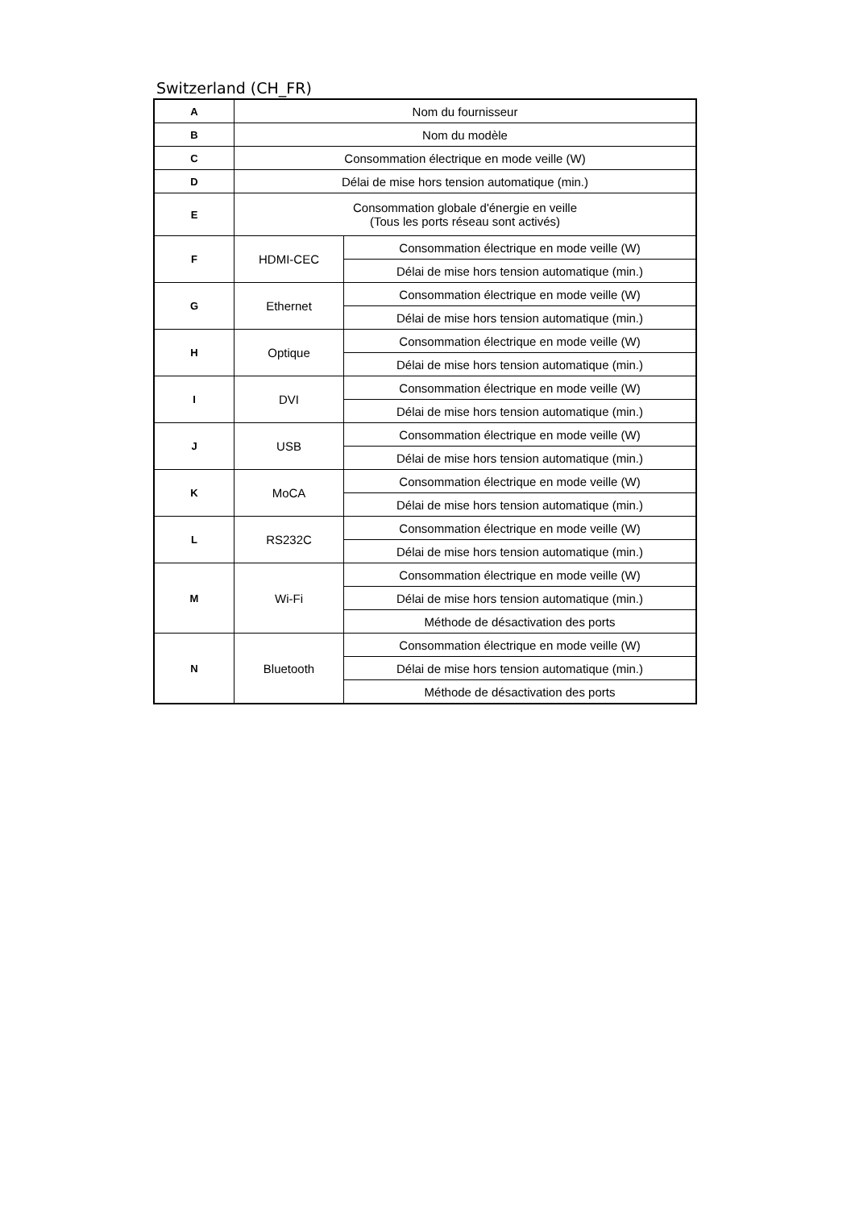Switzerland (CH_FR)
| A | Nom du fournisseur | |
| B | Nom du modèle | |
| C | Consommation électrique en mode veille (W) | |
| D | Délai de mise hors tension automatique (min.) | |
| E | Consommation globale d'énergie en veille (Tous les ports réseau sont activés) | |
| F | HDMI-CEC | Consommation électrique en mode veille (W) |
| | | Délai de mise hors tension automatique (min.) |
| G | Ethernet | Consommation électrique en mode veille (W) |
| | | Délai de mise hors tension automatique (min.) |
| H | Optique | Consommation électrique en mode veille (W) |
| | | Délai de mise hors tension automatique (min.) |
| I | DVI | Consommation électrique en mode veille (W) |
| | | Délai de mise hors tension automatique (min.) |
| J | USB | Consommation électrique en mode veille (W) |
| | | Délai de mise hors tension automatique (min.) |
| K | MoCA | Consommation électrique en mode veille (W) |
| | | Délai de mise hors tension automatique (min.) |
| L | RS232C | Consommation électrique en mode veille (W) |
| | | Délai de mise hors tension automatique (min.) |
| M | Wi-Fi | Consommation électrique en mode veille (W) |
| | | Délai de mise hors tension automatique (min.) |
| | | Méthode de désactivation des ports |
| N | Bluetooth | Consommation électrique en mode veille (W) |
| | | Délai de mise hors tension automatique (min.) |
| | | Méthode de désactivation des ports |